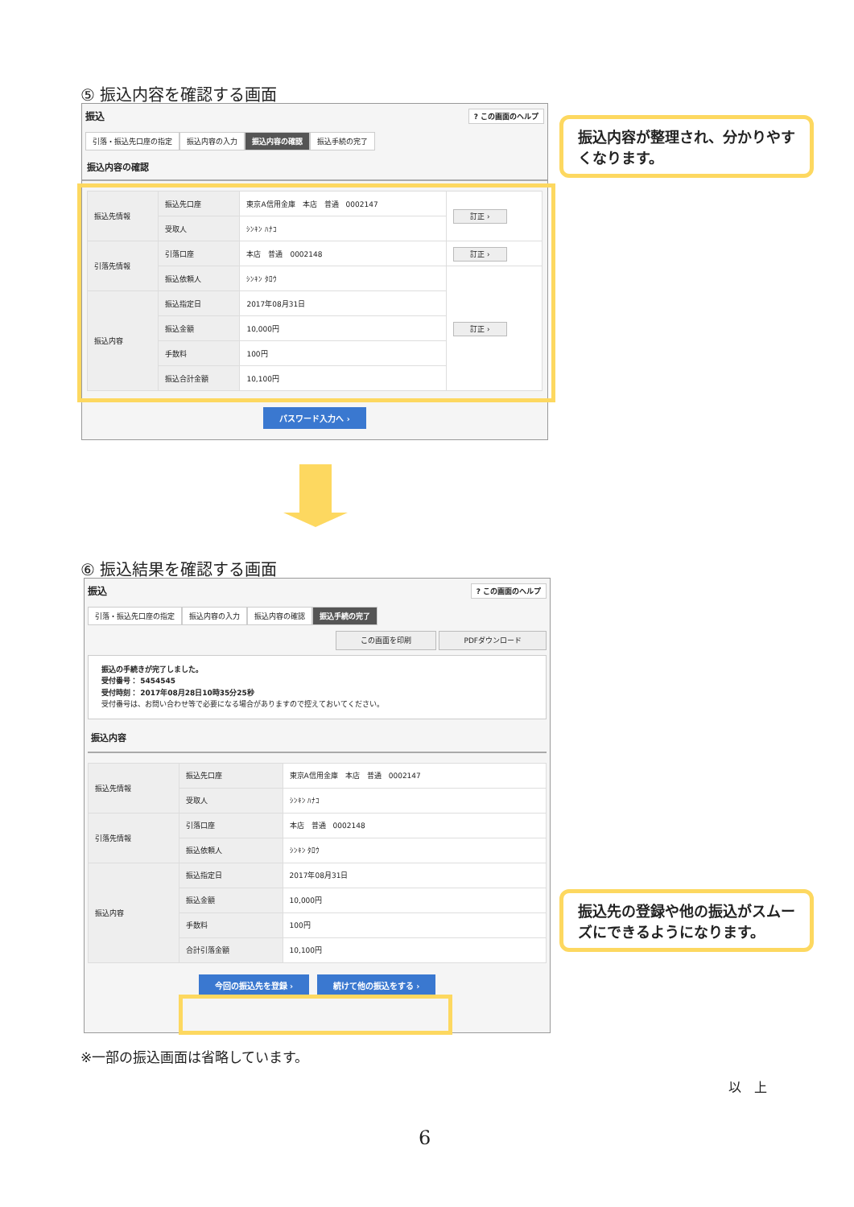⑤ 振込内容を確認する画面
振込? この画面のヘルプ
引落・振込先口座の指定 振込内容の入力 振込内容の確認 振込手続の完了
振込内容の確認
| 振込先情報 | 振込先口座 | 東京A信用金庫 本店 普通 0002147 | 訂正 › |
| | 受取人 | ｼﾝｷﾝ ﾊﾅｺ | |
| 引落先情報 | 引落口座 | 本店 普通 0002148 | 訂正 › |
| | 振込依頼人 | ｼﾝｷﾝ ﾀﾛｳ | 訂正 › |
| 振込内容 | 振込指定日 | 2017年08月31日 | |
| | 振込金額 | 10,000円 | |
| | 手数料 | 100円 | |
| | 振込合計金額 | 10,100円 | |
パスワード入力へ ›
振込内容が整理され、分かりやすくなります。
⑥ 振込結果を確認する画面
振込? この画面のヘルプ
引落・振込先口座の指定 振込内容の入力 振込内容の確認 振込手続の完了
この画面を印刷 PDFダウンロード
振込の手続きが完了しました。
受付番号： 5454545
受付時刻： 2017年08月28日10時35分25秒
受付番号は、お問い合わせ等で必要になる場合がありますので控えておいてください。
振込内容
| 振込先情報 | 振込先口座 | 東京A信用金庫 本店 普通 0002147 |
| | 受取人 | ｼﾝｷﾝ ﾊﾅｺ |
| 引落先情報 | 引落口座 | 本店 普通 0002148 |
| | 振込依頼人 | ｼﾝｷﾝ ﾀﾛｳ |
| 振込内容 | 振込指定日 | 2017年08月31日 |
| | 振込金額 | 10,000円 |
| | 手数料 | 100円 |
| | 合計引落金額 | 10,100円 |
今回の振込先を登録 › 続けて他の振込をする ›
振込先の登録や他の振込がスムーズにできるようになります。
※一部の振込画面は省略しています。
以　上
6